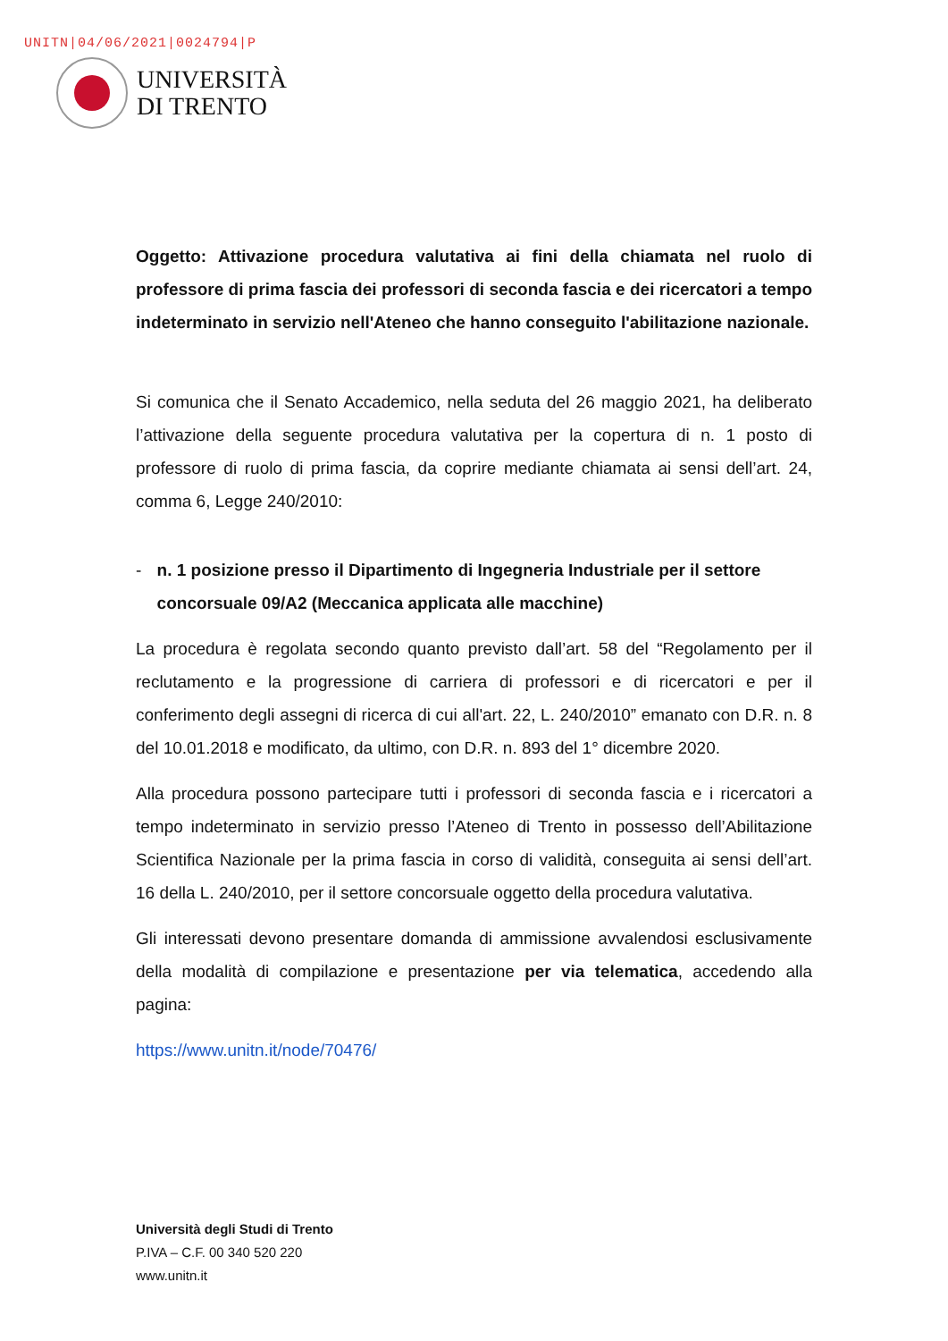UNITN|04/06/2021|0024794|P
UNIVERSITÀ
DI TRENTO
Oggetto: Attivazione procedura valutativa ai fini della chiamata nel ruolo di professore di prima fascia dei professori di seconda fascia e dei ricercatori a tempo indeterminato in servizio nell'Ateneo che hanno conseguito l'abilitazione nazionale.
Si comunica che il Senato Accademico, nella seduta del 26 maggio 2021, ha deliberato l’attivazione della seguente procedura valutativa per la copertura di n. 1 posto di professore di ruolo di prima fascia, da coprire mediante chiamata ai sensi dell’art. 24, comma 6, Legge 240/2010:
- n. 1 posizione presso il Dipartimento di Ingegneria Industriale per il settore concorsuale 09/A2 (Meccanica applicata alle macchine)
La procedura è regolata secondo quanto previsto dall’art. 58 del “Regolamento per il reclutamento e la progressione di carriera di professori e di ricercatori e per il conferimento degli assegni di ricerca di cui all'art. 22, L. 240/2010” emanato con D.R. n. 8 del 10.01.2018 e modificato, da ultimo, con D.R. n. 893 del 1° dicembre 2020.
Alla procedura possono partecipare tutti i professori di seconda fascia e i ricercatori a tempo indeterminato in servizio presso l’Ateneo di Trento in possesso dell’Abilitazione Scientifica Nazionale per la prima fascia in corso di validità, conseguita ai sensi dell’art. 16 della L. 240/2010, per il settore concorsuale oggetto della procedura valutativa.
Gli interessati devono presentare domanda di ammissione avvalendosi esclusivamente della modalità di compilazione e presentazione per via telematica, accedendo alla pagina:
https://www.unitn.it/node/70476/
Università degli Studi di Trento
P.IVA – C.F. 00 340 520 220
www.unitn.it